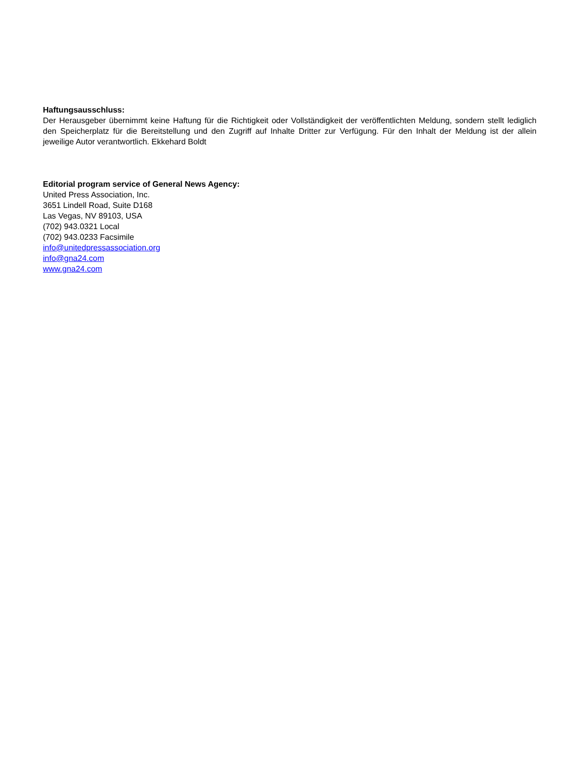Haftungsausschluss:
Der Herausgeber übernimmt keine Haftung für die Richtigkeit oder Vollständigkeit der veröffentlichten Meldung, sondern stellt lediglich den Speicherplatz für die Bereitstellung und den Zugriff auf Inhalte Dritter zur Verfügung. Für den Inhalt der Meldung ist der allein jeweilige Autor verantwortlich. Ekkehard Boldt
Editorial program service of General News Agency:
United Press Association, Inc.
3651 Lindell Road, Suite D168
Las Vegas, NV 89103, USA
(702) 943.0321 Local
(702) 943.0233 Facsimile
info@unitedpressassociation.org
info@gna24.com
www.gna24.com